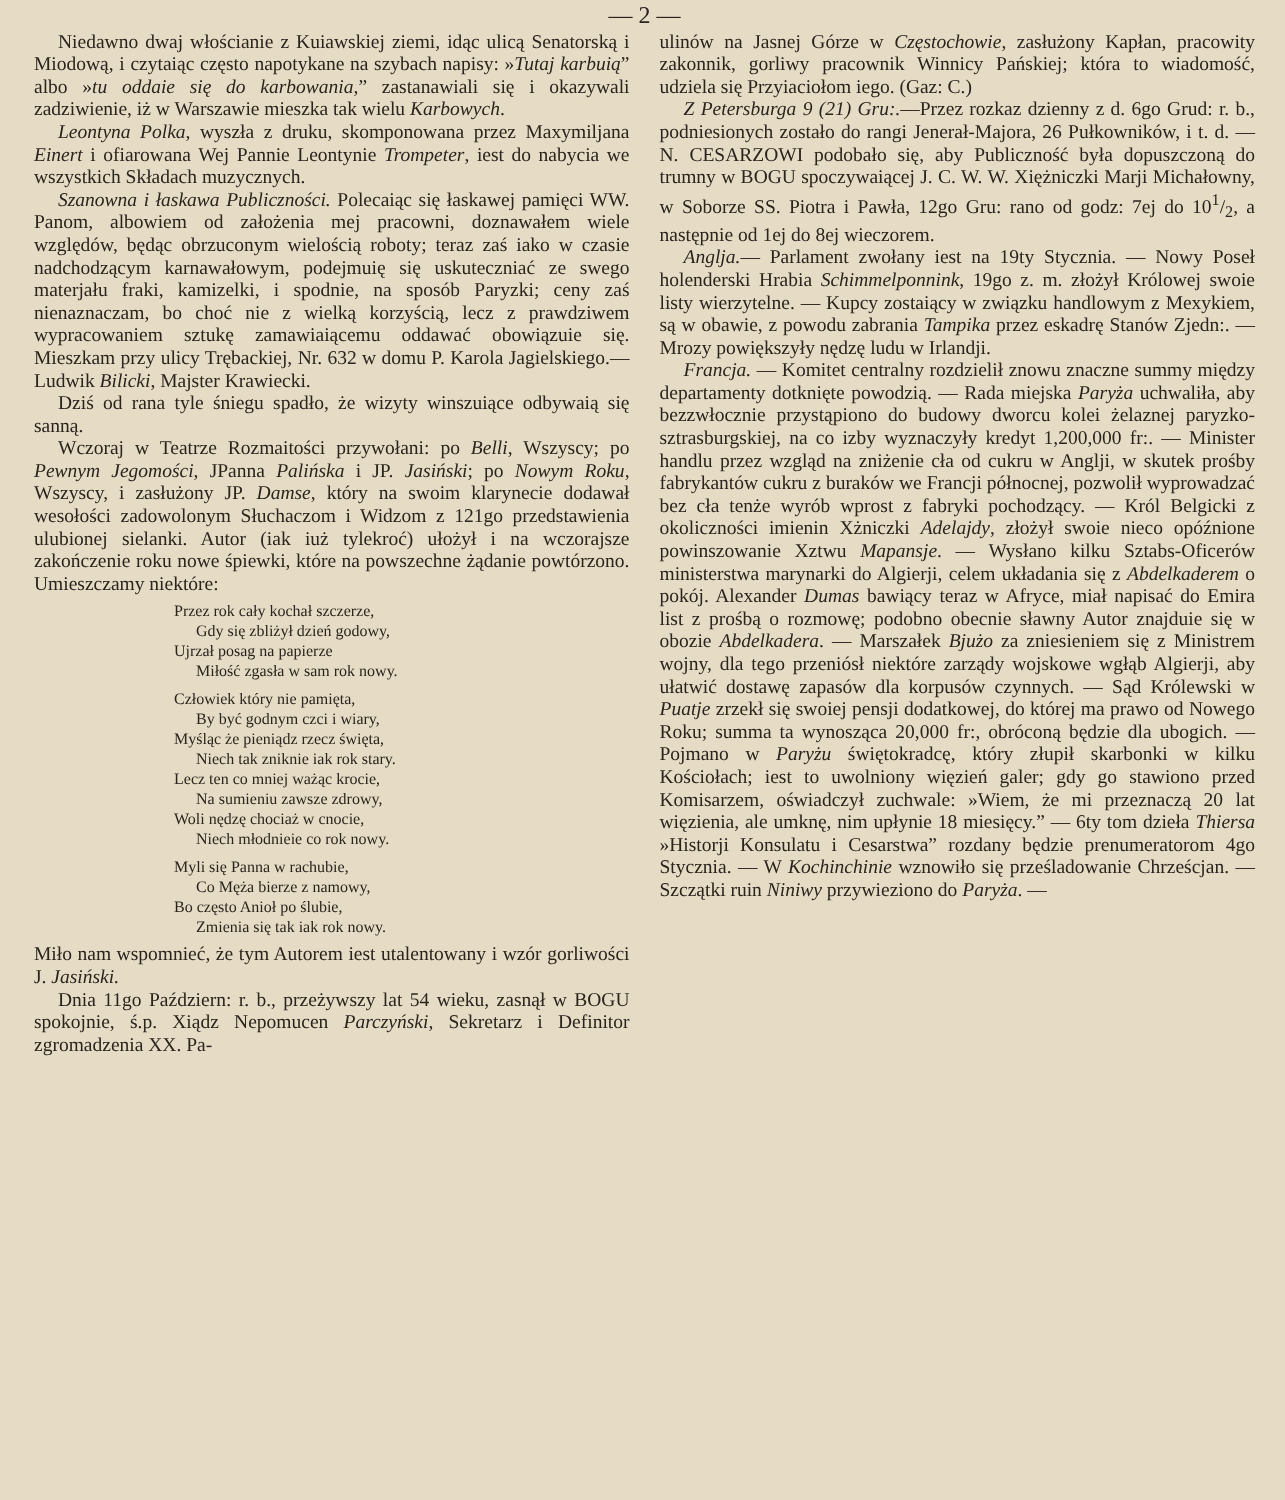— 2 —
Niedawno dwaj włościanie z Kuiawskiej ziemi, idąc ulicą Senatorską i Miodową, i czytaiąc często napotykane na szybach napisy: »Tutaj karbuią” albo »tu oddaie się do karbowania,” zastanawiali się i okazywali zadziwienie, iż w Warszawie mieszka tak wielu Karbowych.
Leontyna Polka, wyszła z druku, skomponowana przez Maxymiljana Einert i ofiarowana Wej Pannie Leontynie Trompeter, iest do nabycia we wszystkich Składach muzycznych.
Szanowna i łaskawa Publiczności. Polecaiąc się łaskawej pamięci WW. Panom, albowiem od założenia mej pracowni, doznawałem wiele względów, będąc obrzuconym wielością roboty; teraz zaś iako w czasie nadchodzącym karnawałowym, podejmuię się uskuteczniać ze swego materjału fraki, kamizelki, i spodnie, na sposób Paryzki; ceny zaś nienaznaczam, bo choć nie z wielką korzyścią, lecz z prawdziwem wypracowaniem sztukę zamawiaiącemu oddawać obowiązuie się. Mieszkam przy ulicy Trębackiej, Nr. 632 w domu P. Karola Jagielskiego.— Ludwik Bilicki, Majster Krawiecki.
Dziś od rana tyle śniegu spadło, że wizyty winszuiące odbywaią się sanną.
Wczoraj w Teatrze Rozmaitości przywołani: po Belli, Wszyscy; po Pewnym Jegomości, JPanna Palińska i JP. Jasiński; po Nowym Roku, Wszyscy, i zasłużony JP. Damse, który na swoim klarynecie dodawał wesołości zadowolonym Słuchaczom i Widzom z 121go przedstawienia ulubionej sielanki. Autor (iak iuż tylekroć) ułożył i na wczorajsze zakończenie roku nowe śpiewki, które na powszechne żądanie powtórzono. Umieszczamy niektóre:
Przez rok cały kochał szczerze,
Gdy się zbliżył dzień godowy,
Ujrzał posag na papierze
Miłość zgasła w sam rok nowy.
Człowiek który nie pamięta,
By być godnym czci i wiary,
Myśląc że pieniądz rzecz święta,
Niech tak zniknie iak rok stary.
Lecz ten co mniej ważąc krocie,
Na sumieniu zawsze zdrowy,
Woli nędzę chociaż w cnocie,
Niech młodnieie co rok nowy.
Myli się Panna w rachubie,
Co Męża bierze z namowy,
Bo często Anioł po ślubie,
Zmienia się tak iak rok nowy.
Miło nam wspomnieć, że tym Autorem iest utalentowany i wzór gorliwości J. Jasiński.
Dnia 11go Październ: r. b., przeżywszy lat 54 wieku, zasnął w BOGU spokojnie, ś.p. Xiądz Nepomucen Parczyński, Sekretarz i Definitor zgromadzenia XX. Pa-
ulinów na Jasnej Górze w Częstochowie, zasłużony Kapłan, pracowity zakonnik, gorliwy pracownik Winnicy Pańskiej; która to wiadomość, udziela się Przyiaciołom iego. (Gaz: C.)
Z Petersburga 9 (21) Gru:.—Przez rozkaz dzienny z d. 6go Grud: r. b., podniesionych zostało do rangi Jenerał-Majora, 26 Pułkowników, i t. d. — N. CESARZOWI podobało się, aby Publiczność była dopuszczoną do trumny w BOGU spoczywaiącej J. C. W. W. Xiężniczki Marji Michałowny, w Soborze SS. Piotra i Pawła, 12go Gru: rano od godz: 7ej do 101/2, a następnie od 1ej do 8ej wieczorem.
Anglja.— Parlament zwołany iest na 19ty Stycznia. — Nowy Poseł holenderski Hrabia Schimmelponnink, 19go z. m. złożył Królowej swoie listy wierzytelne. — Kupcy zostaiący w związku handlowym z Mexykiem, są w obawie, z powodu zabrania Tampika przez eskadrę Stanów Zjedn:. — Mrozy powiększyły nędzę ludu w Irlandji.
Francja. — Komitet centralny rozdzielił znowu znaczne summy między departamenty dotknięte powodzią. — Rada miejska Paryża uchwaliła, aby bezzwłocznie przystąpiono do budowy dworcu kolei żelaznej paryzko-sztrasburgskiej, na co izby wyznaczyły kredyt 1,200,000 fr:. — Minister handlu przez wzgląd na zniżenie cła od cukru w Anglji, w skutek prośby fabrykantów cukru z buraków we Francji północnej, pozwolił wyprowadzać bez cła tenże wyrób wprost z fabryki pochodzący. — Król Belgicki z okoliczności imienin Xżniczki Adelajdy, złożył swoie nieco opóźnione powinszowanie Xztwu Mapansje. — Wysłano kilku Sztabs-Oficerów ministerstwa marynarki do Algierji, celem układania się z Abdelkaderem o pokój. Alexander Dumas bawiący teraz w Afryce, miał napisać do Emira list z prośbą o rozmowę; podobno obecnie sławny Autor znajduie się w obozie Abdelkadera. — Marszałek Bjużo za zniesieniem się z Ministrem wojny, dla tego przeniósł niektóre zarządy wojskowe wgłąb Algierji, aby ułatwić dostawę zapasów dla korpusów czynnych. — Sąd Królewski w Puatje zrzekł się swoiej pensji dodatkowej, do której ma prawo od Nowego Roku; summa ta wynosząca 20,000 fr:, obróconą będzie dla ubogich. — Pojmano w Paryżu świętokradcę, który złupił skarbonki w kilku Kościołach; iest to uwolniony więzień galer; gdy go stawiono przed Komisarzem, oświadczył zuchwale: »Wiem, że mi przeznaczą 20 lat więzienia, ale umknę, nim upłynie 18 miesięcy.” — 6ty tom dzieła Thiersa »Historji Konsulatu i Cesarstwa” rozdany będzie prenumeratorom 4go Stycznia. — W Kochinchinie wznowiło się prześladowanie Chrześcjan. —Szczątki ruin Niniwy przywieziono do Paryża. —